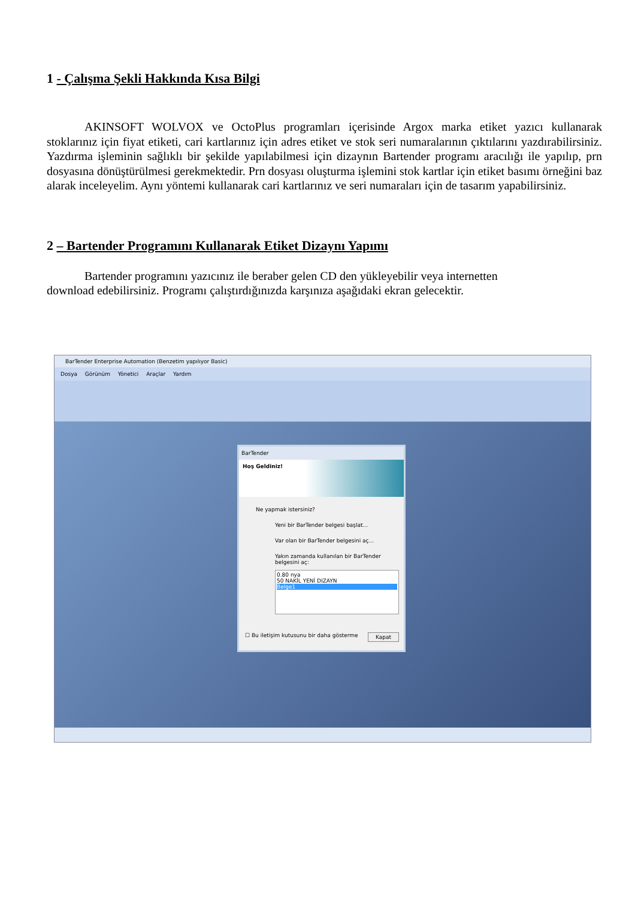1 - Çalışma Şekli Hakkında Kısa Bilgi
AKINSOFT WOLVOX ve OctoPlus programları içerisinde Argox marka etiket yazıcı kullanarak stoklarınız için fiyat etiketi, cari kartlarınız için adres etiket ve stok seri numaralarının çıktılarını yazdırabilirsiniz. Yazdırma işleminin sağlıklı bir şekilde yapılabilmesi için dizaynın Bartender programı aracılığı ile yapılıp, prn dosyasına dönüştürülmesi gerekmektedir. Prn dosyası oluşturma işlemini stok kartlar için etiket basımı örneğini baz alarak inceleyelim. Aynı yöntemi kullanarak cari kartlarınız ve seri numaraları için de tasarım yapabilirsiniz.
2 – Bartender Programını Kullanarak Etiket Dizaynı Yapımı
Bartender programını yazıcınız ile beraber gelen CD den yükleyebilir veya internetten
download edebilirsiniz. Programı çalıştırdığınızda karşınıza aşağıdaki ekran gelecektir.
BarTender Enterprise Automation (Benzetim yapılıyor Basic)
Dosya Görünüm Yönetici Araçlar Yardım
BarTender
Hoş Geldiniz!
Ne yapmak istersiniz?
Yeni bir BarTender belgesi başlat...
Var olan bir BarTender belgesini aç...
Yakın zamanda kullanılan bir BarTender belgesini aç:
0.80 nya
50 NAKİL YENİ DIZAYN
Belge1
☐ Bu iletişim kutusunu bir daha gösterme Kapat